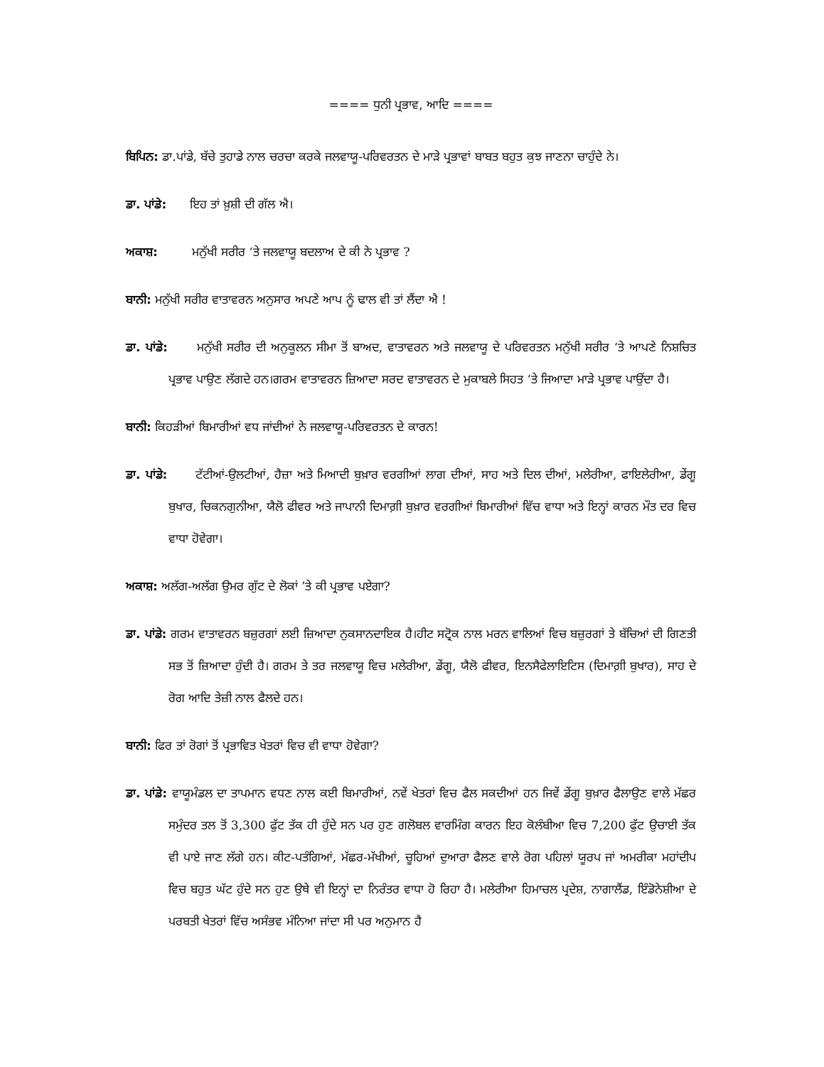==== ਧੁਨੀ ਪ੍ਰਭਾਵ, ਆਦਿ ====
ਬਿਪਿਨ: ਡਾ.ਪਾਂਡੇ, ਬੱਚੇ ਤੁਹਾਡੇ ਨਾਲ ਚਰਚਾ ਕਰਕੇ ਜਲਵਾਯੂ-ਪਰਿਵਰਤਨ ਦੇ ਮਾੜੇ ਪ੍ਰਭਾਵਾਂ ਬਾਬਤ ਬਹੁਤ ਕੁਝ ਜਾਣਨਾ ਚਾਹੁੰਦੇ ਨੇ।
ਡਾ. ਪਾਂਡੇ: ਇਹ ਤਾਂ ਖ਼ੁਸ਼ੀ ਦੀ ਗੱਲ ਐ।
ਅਕਾਸ਼: ਮਨੁੱਖੀ ਸਰੀਰ ‘ਤੇ ਜਲਵਾਯੂ ਬਦਲਾਅ ਦੇ ਕੀ ਨੇ ਪ੍ਰਭਾਵ ?
ਬਾਨੀ: ਮਨੁੱਖੀ ਸਰੀਰ ਵਾਤਾਵਰਨ ਅਨੁਸਾਰ ਅਪਣੇ ਆਪ ਨੂੰ ਢਾਲ ਵੀ ਤਾਂ ਲੈਂਦਾ ਐ !
ਡਾ. ਪਾਂਡੇ: ਮਨੁੱਖੀ ਸਰੀਰ ਦੀ ਅਨੁਕੂਲਨ ਸੀਮਾ ਤੋਂ ਬਾਅਦ, ਵਾਤਾਵਰਨ ਅਤੇ ਜਲਵਾਯੂ ਦੇ ਪਰਿਵਰਤਨ ਮਨੁੱਖੀ ਸਰੀਰ ‘ਤੇ ਆਪਣੇ ਨਿਸ਼ਚਿਤ ਪ੍ਰਭਾਵ ਪਾਉਣ ਲੱਗਦੇ ਹਨ।ਗਰਮ ਵਾਤਾਵਰਨ ਜ਼ਿਆਦਾ ਸਰਦ ਵਾਤਾਵਰਨ ਦੇ ਮੁਕਾਬਲੇ ਸਿਹਤ ‘ਤੇ ਜਿਆਦਾ ਮਾੜੇ ਪ੍ਰਭਾਵ ਪਾਉਂਦਾ ਹੈ।
ਬਾਨੀ: ਕਿਹੜੀਆਂ ਬਿਮਾਰੀਆਂ ਵਧ ਜਾਂਦੀਆਂ ਨੇ ਜਲਵਾਯੂ-ਪਰਿਵਰਤਨ ਦੇ ਕਾਰਨ!
ਡਾ. ਪਾਂਡੇ: ਟੱਟੀਆਂ-ਉਲਟੀਆਂ, ਹੈਜ਼ਾ ਅਤੇ ਮਿਆਦੀ ਬੁਖ਼ਾਰ ਵਰਗੀਆਂ ਲਾਗ ਦੀਆਂ, ਸਾਹ ਅਤੇ ਦਿਲ ਦੀਆਂ, ਮਲੇਰੀਆ, ਫਾਇਲੇਰੀਆ, ਡੇਂਗੂ ਬੁਖਾਰ, ਚਿਕਨਗੁਨੀਆ, ਯੈਲੋ ਫੀਵਰ ਅਤੇ ਜਾਪਾਨੀ ਦਿਮਾਗ਼ੀ ਬੁਖ਼ਾਰ ਵਰਗੀਆਂ ਬਿਮਾਰੀਆਂ ਵਿੱਚ ਵਾਧਾ ਅਤੇ ਇਨ੍ਹਾਂ ਕਾਰਨ ਮੌਤ ਦਰ ਵਿਚ ਵਾਧਾ ਹੋਵੇਗਾ।
ਅਕਾਸ਼: ਅਲੱਗ-ਅਲੱਗ ਉਮਰ ਗੁੱਟ ਦੇ ਲੋਕਾਂ ’ਤੇ ਕੀ ਪ੍ਰਭਾਵ ਪਏਗਾ?
ਡਾ. ਪਾਂਡੇ: ਗਰਮ ਵਾਤਾਵਰਨ ਬਜ਼ੁਰਗਾਂ ਲਈ ਜ਼ਿਆਦਾ ਨੁਕਸਾਨਦਾਇਕ ਹੈ।ਹੀਟ ਸਟ੍ਰੋਕ ਨਾਲ ਮਰਨ ਵਾਲਿਆਂ ਵਿਚ ਬਜ਼ੁਰਗਾਂ ਤੇ ਬੱਚਿਆਂ ਦੀ ਗਿਣਤੀ ਸਭ ਤੋਂ ਜ਼ਿਆਦਾ ਹੁੰਦੀ ਹੈ। ਗਰਮ ਤੇ ਤਰ ਜਲਵਾਯੂ ਵਿਚ ਮਲੇਰੀਆ, ਡੇਂਗੂ, ਯੈਲੋ ਫੀਵਰ, ਇਨਸੈਫੇਲਾਇਟਿਸ (ਦਿਮਾਗ਼ੀ ਬੁਖਾਰ), ਸਾਹ ਦੇ ਰੋਗ ਆਦਿ ਤੇਜ਼ੀ ਨਾਲ ਫੈਲਦੇ ਹਨ।
ਬਾਨੀ: ਫਿਰ ਤਾਂ ਰੋਗਾਂ ਤੋਂ ਪ੍ਰਭਾਵਿਤ ਖੇਤਰਾਂ ਵਿਚ ਵੀ ਵਾਧਾ ਹੋਵੇਗਾ?
ਡਾ. ਪਾਂਡੇ: ਵਾਯੂਮੰਡਲ ਦਾ ਤਾਪਮਾਨ ਵਧਣ ਨਾਲ ਕਈ ਬਿਮਾਰੀਆਂ, ਨਵੇਂ ਖੇਤਰਾਂ ਵਿਚ ਫੈਲ ਸਕਦੀਆਂ ਹਨ ਜਿਵੇਂ ਡੇਂਗੂ ਬੁਖ਼ਾਰ ਫੈਲਾਉਣ ਵਾਲੇ ਮੱਛਰ ਸਮੁੰਦਰ ਤਲ ਤੋਂ 3,300 ਫੁੱਟ ਤੱਕ ਹੀ ਹੁੰਦੇ ਸਨ ਪਰ ਹੁਣ ਗਲੋਬਲ ਵਾਰਮਿੰਗ ਕਾਰਨ ਇਹ ਕੋਲੰਬੀਆ ਵਿਚ 7,200 ਫੁੱਟ ਉਚਾਈ ਤੱਕ ਵੀ ਪਾਏ ਜਾਣ ਲੱਗੇ ਹਨ। ਕੀਟ-ਪਤੰਗਿਆਂ, ਮੱਛਰ-ਮੱਖੀਆਂ, ਚੂਹਿਆਂ ਦੁਆਰਾ ਫੈਲਣ ਵਾਲੇ ਰੋਗ ਪਹਿਲਾਂ ਯੂਰਪ ਜਾਂ ਅਮਰੀਕਾ ਮਹਾਂਦੀਪ ਵਿਚ ਬਹੁਤ ਘੱਟ ਹੁੰਦੇ ਸਨ ਹੁਣ ਉਥੇ ਵੀ ਇਨ੍ਹਾਂ ਦਾ ਨਿਰੰਤਰ ਵਾਧਾ ਹੋ ਰਿਹਾ ਹੈ। ਮਲੇਰੀਆ ਹਿਮਾਚਲ ਪ੍ਰਦੇਸ਼, ਨਾਗਾਲੈਂਡ, ਇੰਡੋਨੇਸ਼ੀਆ ਦੇ ਪਰਬਤੀ ਖੇਤਰਾਂ ਵਿੱਚ ਅਸੰਭਵ ਮੰਨਿਆ ਜਾਂਦਾ ਸੀ ਪਰ ਅਨੁਮਾਨ ਹੈ